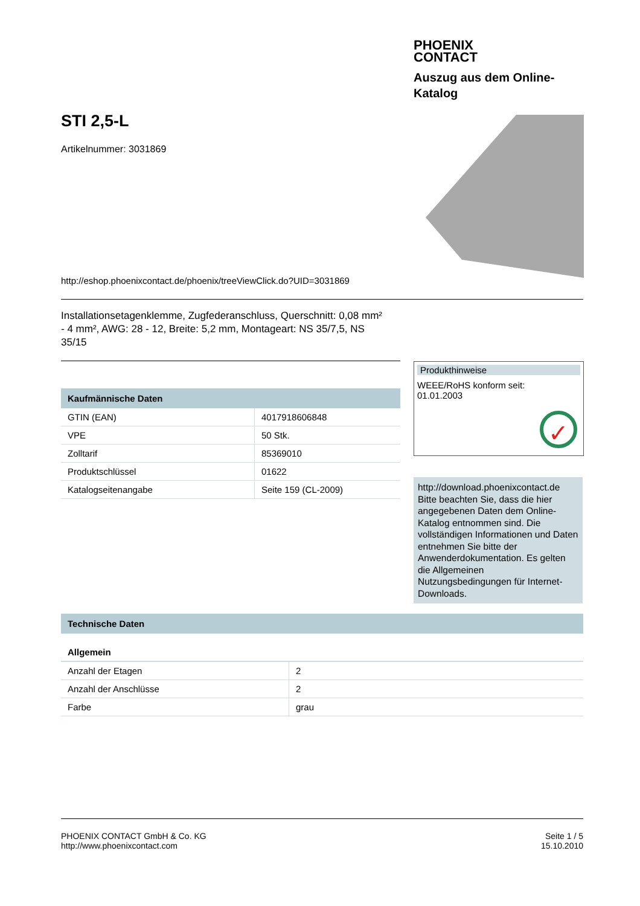PHOENIX
CONTACT
Auszug aus dem Online-Katalog
STI 2,5-L
Artikelnummer: 3031869
http://eshop.phoenixcontact.de/phoenix/treeViewClick.do?UID=3031869
Installationsetagenklemme, Zugfederanschluss, Querschnitt: 0,08 mm² - 4 mm², AWG: 28 - 12, Breite: 5,2 mm, Montageart: NS 35/7,5, NS 35/15
| Kaufmännische Daten | |
| --- | --- |
| GTIN (EAN) | 4017918606848 |
| VPE | 50 Stk. |
| Zolltarif | 85369010 |
| Produktschlüssel | 01622 |
| Katalogseitenangabe | Seite 159 (CL-2009) |
Produkthinweise
WEEE/RoHS konform seit:
01.01.2003
✓
http://download.phoenixcontact.de
Bitte beachten Sie, dass die hier angegebenen Daten dem Online-Katalog entnommen sind. Die vollständigen Informationen und Daten entnehmen Sie bitte der Anwenderdokumentation. Es gelten die Allgemeinen Nutzungsbedingungen für Internet-Downloads.
| Technische Daten | |
| --- | --- |
| Allgemein | |
| Anzahl der Etagen | 2 |
| Anzahl der Anschlüsse | 2 |
| Farbe | grau |
PHOENIX CONTACT GmbH & Co. KG
http://www.phoenixcontact.com
Seite 1 / 5
15.10.2010